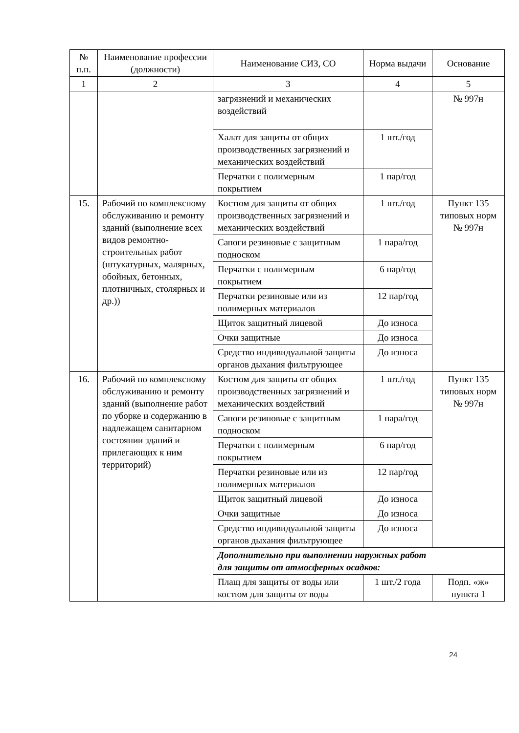| № п.п. | Наименование профессии (должности) | Наименование СИЗ, СО | Норма выдачи | Основание |
| --- | --- | --- | --- | --- |
| 1 | 2 | 3 | 4 | 5 |
| | | загрязнений и механических воздействий | | № 997н |
| | | Халат для защиты от общих производственных загрязнений и механических воздействий | 1 шт./год | |
| | | Перчатки с полимерным покрытием | 1 пар/год | |
| 15. | Рабочий по комплексному обслуживанию и ремонту зданий (выполнение всех видов ремонтно-строительных работ (штукатурных, малярных, обойных, бетонных, плотничных, столярных и др.)) | Костюм для защиты от общих производственных загрязнений и механических воздействий | 1 шт./год | Пункт 135 типовых норм № 997н |
| | | Сапоги резиновые с защитным подноском | 1 пара/год | |
| | | Перчатки с полимерным покрытием | 6 пар/год | |
| | | Перчатки резиновые или из полимерных материалов | 12 пар/год | |
| | | Щиток защитный лицевой | До износа | |
| | | Очки защитные | До износа | |
| | | Средство индивидуальной защиты органов дыхания фильтрующее | До износа | |
| 16. | Рабочий по комплексному обслуживанию и ремонту зданий (выполнение работ по уборке и содержанию в надлежащем санитарном состоянии зданий и прилегающих к ним территорий) | Костюм для защиты от общих производственных загрязнений и механических воздействий | 1 шт./год | Пункт 135 типовых норм № 997н |
| | | Сапоги резиновые с защитным подноском | 1 пара/год | |
| | | Перчатки с полимерным покрытием | 6 пар/год | |
| | | Перчатки резиновые или из полимерных материалов | 12 пар/год | |
| | | Щиток защитный лицевой | До износа | |
| | | Очки защитные | До износа | |
| | | Средство индивидуальной защиты органов дыхания фильтрующее | До износа | |
| | | Дополнительно при выполнении наружных работ для защиты от атмосферных осадков: | | |
| | | Плащ для защиты от воды или костюм для защиты от воды | 1 шт./2 года | Подп. «ж» пункта 1 |
24